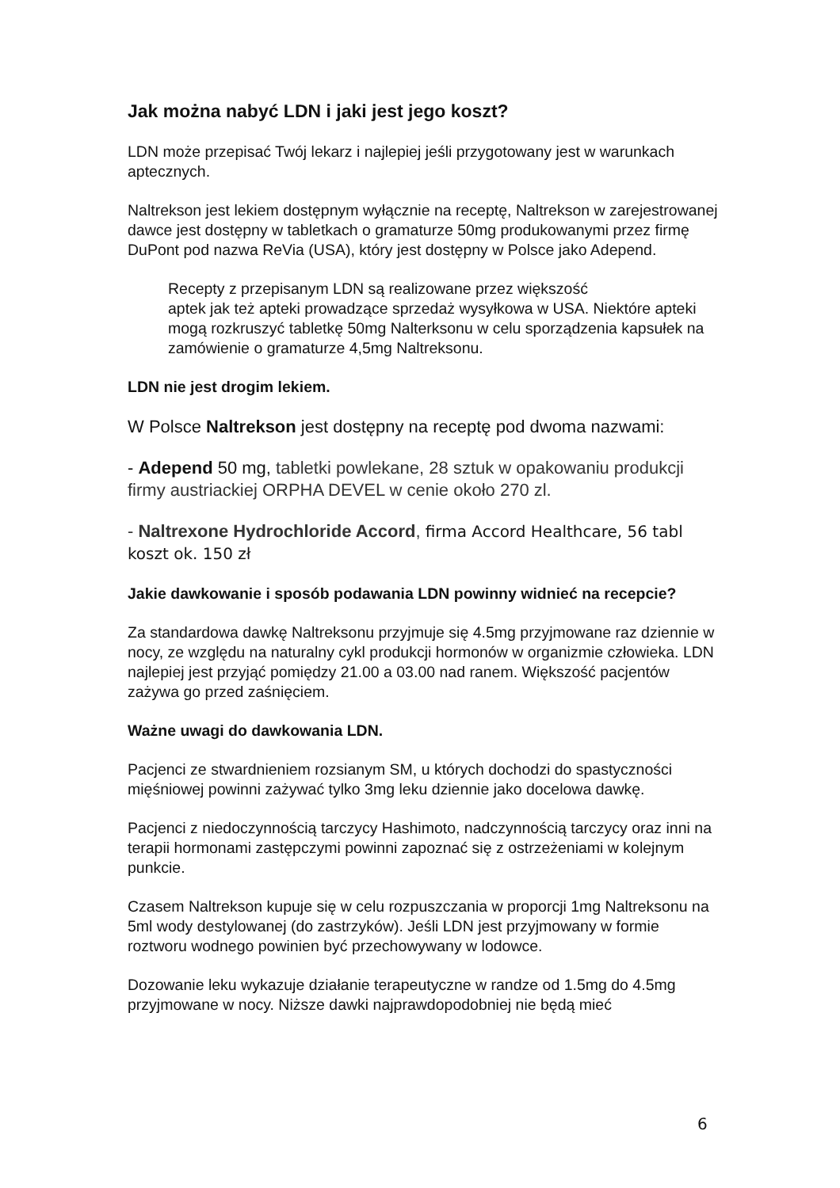Jak można nabyć LDN i jaki jest jego koszt?
LDN może przepisać Twój lekarz i najlepiej jeśli przygotowany jest w warunkach aptecznych.
Naltrekson jest lekiem dostępnym wyłącznie na receptę, Naltrekson w zarejestrowanej dawce jest dostępny w tabletkach o gramaturze 50mg produkowanymi przez firmę DuPont pod nazwa ReVia (USA), który jest dostępny w Polsce jako Adepend.
Recepty z przepisanym LDN są realizowane przez większość
aptek jak też apteki prowadzące sprzedaż wysyłkowa w USA. Niektóre apteki mogą rozkruszyć tabletkę 50mg Nalterksonu w celu sporządzenia kapsułek na zamówienie o gramaturze 4,5mg Naltreksonu.
LDN nie jest drogim lekiem.
W Polsce Naltrekson jest dostępny na receptę pod dwoma nazwami:
- Adepend 50 mg, tabletki powlekane, 28 sztuk w opakowaniu produkcji firmy austriackiej ORPHA DEVEL w cenie około 270 zl.
- Naltrexone Hydrochloride Accord, firma Accord Healthcare, 56 tabl koszt ok. 150 zł
Jakie dawkowanie i sposób podawania LDN powinny widnieć na recepcie?
Za standardowa dawkę Naltreksonu przyjmuje się 4.5mg przyjmowane raz dziennie w nocy, ze względu na naturalny cykl produkcji hormonów w organizmie człowieka. LDN najlepiej jest przyjąć pomiędzy 21.00 a 03.00 nad ranem. Większość pacjentów zażywa go przed zaśnięciem.
Ważne uwagi do dawkowania LDN.
Pacjenci ze stwardnieniem rozsianym SM, u których dochodzi do spastyczności mięśniowej powinni zażywać tylko 3mg leku dziennie jako docelowa dawkę.
Pacjenci z niedoczynnością tarczycy Hashimoto, nadczynnością tarczycy oraz inni na terapii hormonami zastępczymi powinni zapoznać się z ostrzeżeniami w kolejnym punkcie.
Czasem Naltrekson kupuje się w celu rozpuszczania w proporcji 1mg Naltreksonu na 5ml wody destylowanej (do zastrzyków). Jeśli LDN jest przyjmowany w formie roztworu wodnego powinien być przechowywany w lodowce.
Dozowanie leku wykazuje działanie terapeutyczne w randze od 1.5mg do 4.5mg przyjmowane w nocy. Niższe dawki najprawdopodobniej nie będą mieć
6